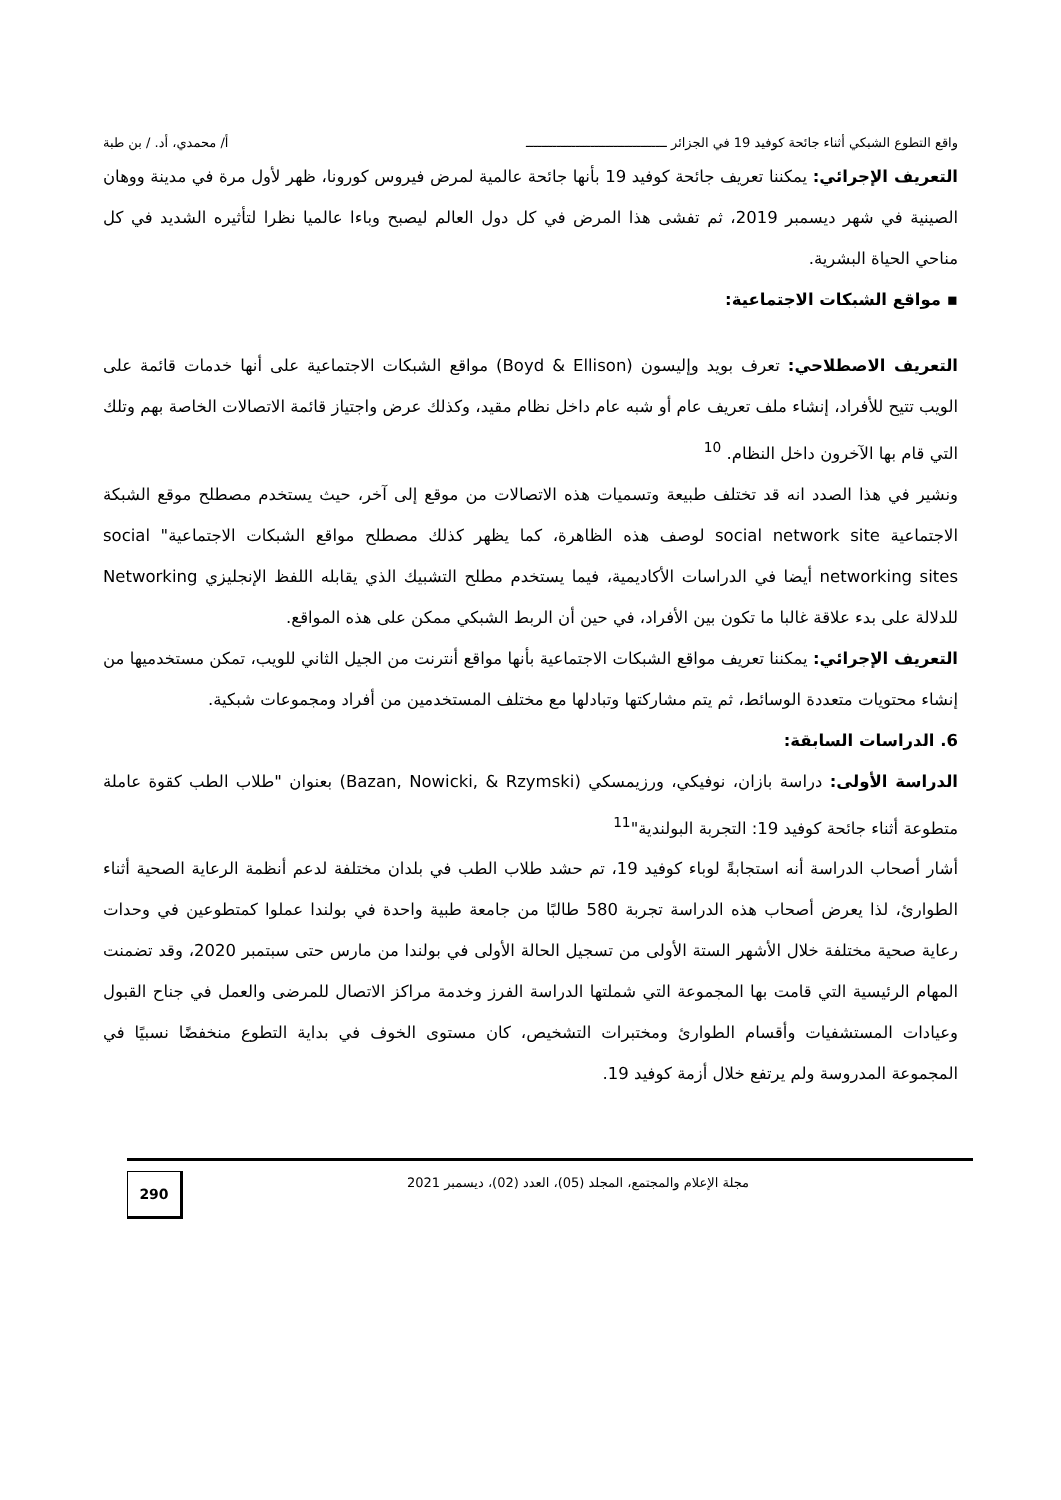واقع التطوع الشبكي أثناء جائحة كوفيد 19 في الجزائر ـــــــــــــــــــــــــــــــــــــ أ/ محمدي، أد. / بن طبة
التعريف الإجرائي: يمكننا تعريف جائحة كوفيد 19 بأنها جائحة عالمية لمرض فيروس كورونا، ظهر لأول مرة في مدينة ووهان الصينية في شهر ديسمبر 2019، ثم تفشى هذا المرض في كل دول العالم ليصبح وباءا عالميا نظرا لتأثيره الشديد في كل مناحي الحياة البشرية.
▪ مواقع الشبكات الاجتماعية:
التعريف الاصطلاحي: تعرف بويد وإليسون (Boyd & Ellison) مواقع الشبكات الاجتماعية على أنها خدمات قائمة على الويب تتيح للأفراد، إنشاء ملف تعريف عام أو شبه عام داخل نظام مقيد، وكذلك عرض واجتياز قائمة الاتصالات الخاصة بهم وتلك التي قام بها الآخرون داخل النظام. <sup>10</sup>
ونشير في هذا الصدد انه قد تختلف طبيعة وتسميات هذه الاتصالات من موقع إلى آخر، حيث يستخدم مصطلح موقع الشبكة الاجتماعية social network site لوصف هذه الظاهرة، كما يظهر كذلك مصطلح مواقع الشبكات الاجتماعية" social networking sites أيضا في الدراسات الأكاديمية، فيما يستخدم مطلح التشبيك الذي يقابله اللفظ الإنجليزي Networking للدلالة على بدء علاقة غالبا ما تكون بين الأفراد، في حين أن الربط الشبكي ممكن على هذه المواقع.
التعريف الإجرائي: يمكننا تعريف مواقع الشبكات الاجتماعية بأنها مواقع أنترنت من الجيل الثاني للويب، تمكن مستخدميها من إنشاء محتويات متعددة الوسائط، ثم يتم مشاركتها وتبادلها مع مختلف المستخدمين من أفراد ومجموعات شبكية.
6. الدراسات السابقة:
الدراسة الأولى: دراسة بازان، نوفيكي، ورزيمسكي (Bazan, Nowicki, & Rzymski) بعنوان "طلاب الطب كقوة عاملة متطوعة أثناء جائحة كوفيد 19: التجربة البولندية"<sup>11</sup>
أشار أصحاب الدراسة أنه استجابةً لوباء كوفيد 19، تم حشد طلاب الطب في بلدان مختلفة لدعم أنظمة الرعاية الصحية أثناء الطوارئ، لذا يعرض أصحاب هذه الدراسة تجربة 580 طالبًا من جامعة طبية واحدة في بولندا عملوا كمتطوعين في وحدات رعاية صحية مختلفة خلال الأشهر الستة الأولى من تسجيل الحالة الأولى في بولندا من مارس حتى سبتمبر 2020، وقد تضمنت المهام الرئيسية التي قامت بها المجموعة التي شملتها الدراسة الفرز وخدمة مراكز الاتصال للمرضى والعمل في جناح القبول وعيادات المستشفيات وأقسام الطوارئ ومختبرات التشخيص، كان مستوى الخوف في بداية التطوع منخفضًا نسبيًا في المجموعة المدروسة ولم يرتفع خلال أزمة كوفيد 19.
مجلة الإعلام والمجتمع، المجلد (05)، العدد (02)، ديسمبر 2021
290